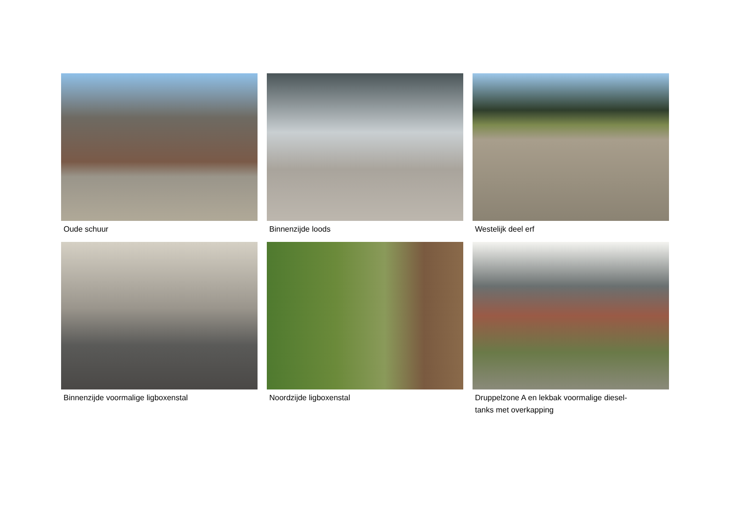Oude schuur
Binnenzijde loods
Westelijk deel erf
Binnenzijde voormalige ligboxenstal
Noordzijde ligboxenstal
Druppelzone A en lekbak voormalige diesel-
tanks met overkapping